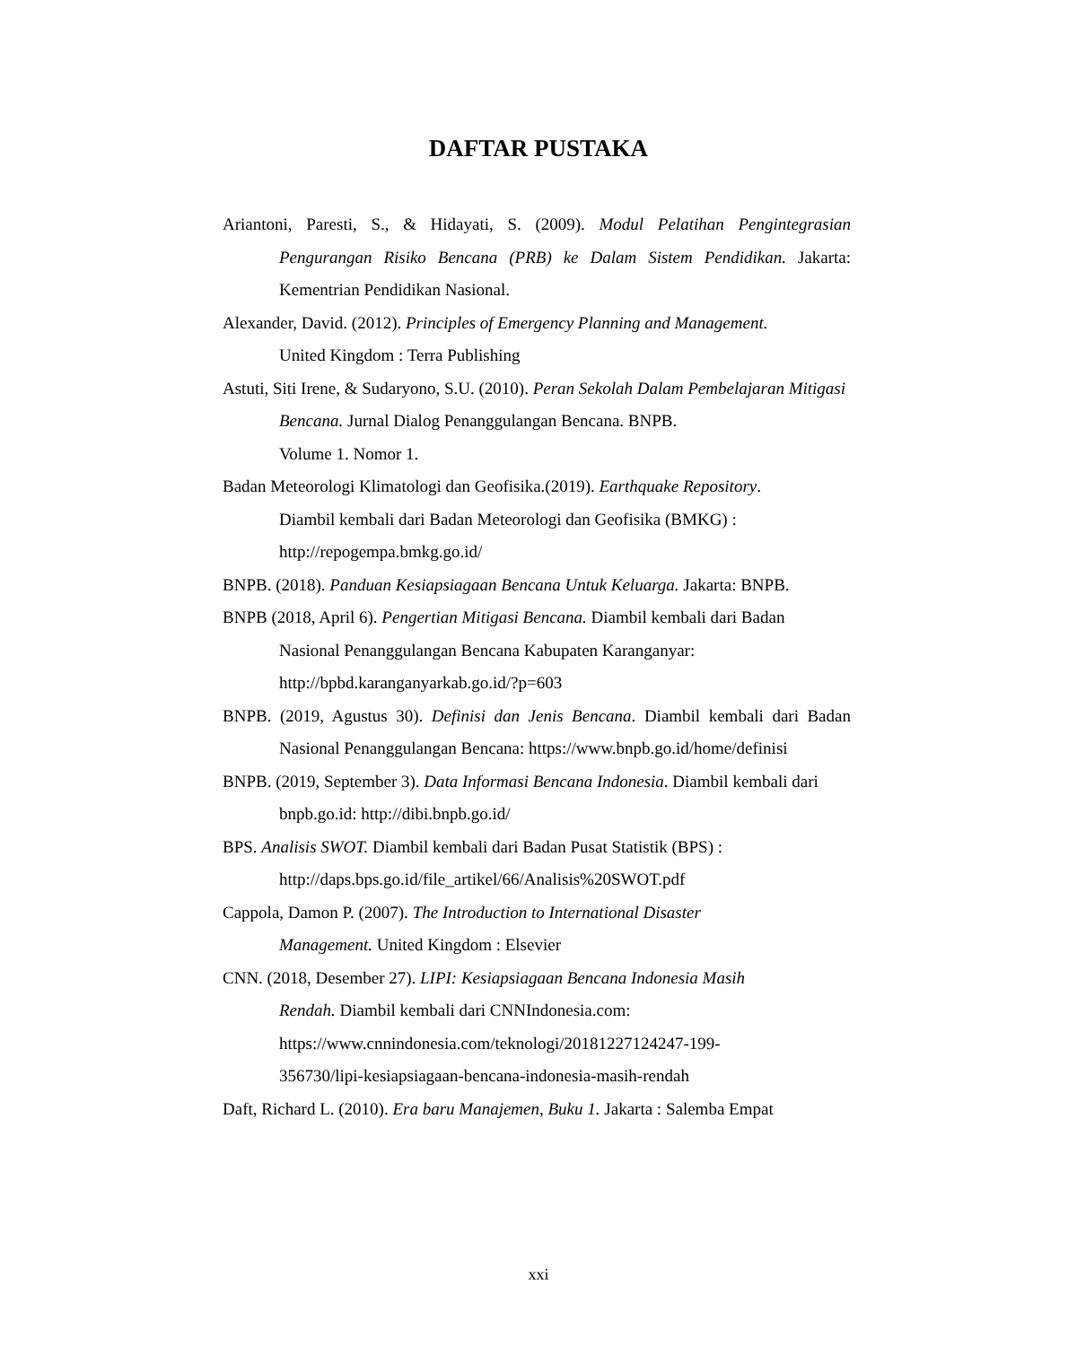DAFTAR PUSTAKA
Ariantoni, Paresti, S., & Hidayati, S. (2009). Modul Pelatihan Pengintegrasian Pengurangan Risiko Bencana (PRB) ke Dalam Sistem Pendidikan. Jakarta: Kementrian Pendidikan Nasional.
Alexander, David. (2012). Principles of Emergency Planning and Management.
United Kingdom : Terra Publishing
Astuti, Siti Irene, & Sudaryono, S.U. (2010). Peran Sekolah Dalam Pembelajaran Mitigasi Bencana. Jurnal Dialog Penanggulangan Bencana. BNPB.
Volume 1. Nomor 1.
Badan Meteorologi Klimatologi dan Geofisika.(2019). Earthquake Repository.
Diambil kembali dari Badan Meteorologi dan Geofisika (BMKG) :
http://repogempa.bmkg.go.id/
BNPB. (2018). Panduan Kesiapsiagaan Bencana Untuk Keluarga. Jakarta: BNPB.
BNPB (2018, April 6). Pengertian Mitigasi Bencana. Diambil kembali dari Badan
Nasional Penanggulangan Bencana Kabupaten Karanganyar:
http://bpbd.karanganyarkab.go.id/?p=603
BNPB. (2019, Agustus 30). Definisi dan Jenis Bencana. Diambil kembali dari Badan Nasional Penanggulangan Bencana: https://www.bnpb.go.id/home/definisi
BNPB. (2019, September 3). Data Informasi Bencana Indonesia. Diambil kembali dari bnpb.go.id: http://dibi.bnpb.go.id/
BPS. Analisis SWOT. Diambil kembali dari Badan Pusat Statistik (BPS) :
http://daps.bps.go.id/file_artikel/66/Analisis%20SWOT.pdf
Cappola, Damon P. (2007). The Introduction to International Disaster
Management. United Kingdom : Elsevier
CNN. (2018, Desember 27). LIPI: Kesiapsiagaan Bencana Indonesia Masih
Rendah. Diambil kembali dari CNNIndonesia.com:
https://www.cnnindonesia.com/teknologi/20181227124247-199-
356730/lipi-kesiapsiagaan-bencana-indonesia-masih-rendah
Daft, Richard L. (2010). Era baru Manajemen, Buku 1. Jakarta : Salemba Empat
xxi